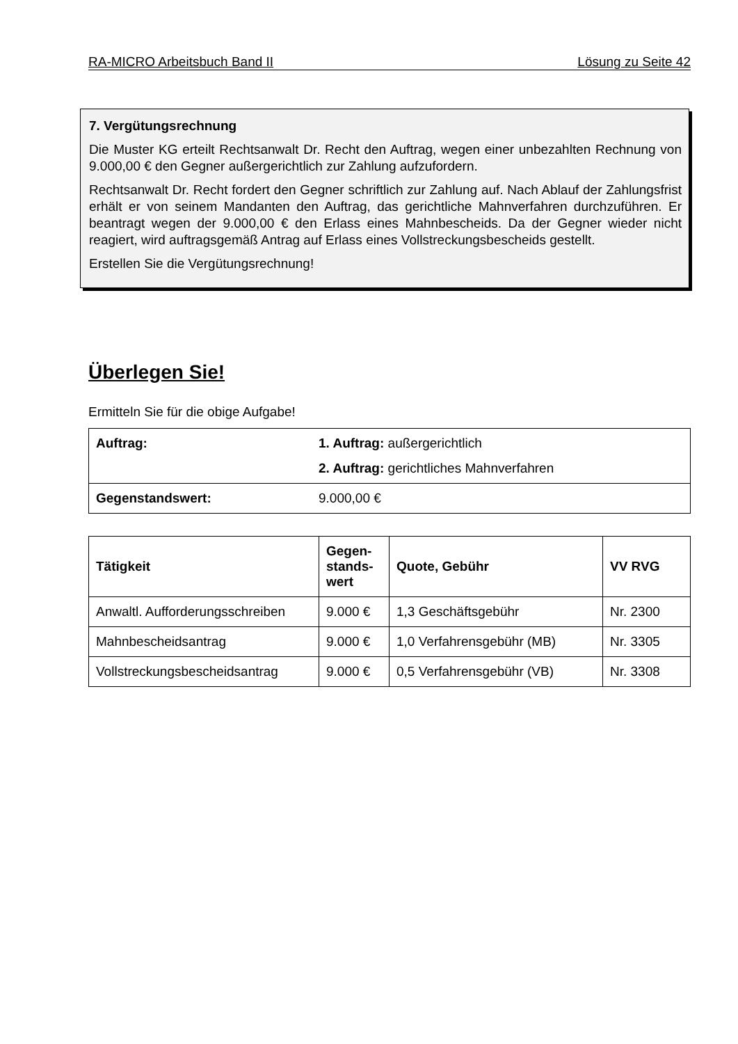RA-MICRO Arbeitsbuch Band II Lösung zu Seite 42
7. Vergütungsrechnung
Die Muster KG erteilt Rechtsanwalt Dr. Recht den Auftrag, wegen einer unbezahlten Rechnung von 9.000,00 € den Gegner außergerichtlich zur Zahlung aufzufordern.
Rechtsanwalt Dr. Recht fordert den Gegner schriftlich zur Zahlung auf. Nach Ablauf der Zahlungsfrist erhält er von seinem Mandanten den Auftrag, das gerichtliche Mahnverfahren durchzuführen. Er beantragt wegen der 9.000,00 € den Erlass eines Mahnbescheids. Da der Gegner wieder nicht reagiert, wird auftragsgemäß Antrag auf Erlass eines Vollstreckungsbescheids gestellt.
Erstellen Sie die Vergütungsrechnung!
Überlegen Sie!
Ermitteln Sie für die obige Aufgabe!
| Auftrag: | 1. Auftrag: außergerichtlich 2. Auftrag: gerichtliches Mahnverfahren |
| Gegenstandswert: | 9.000,00 € |
| Tätigkeit | Gegen- stands- wert | Quote, Gebühr | VV RVG |
| --- | --- | --- | --- |
| Anwaltl. Aufforderungsschreiben | 9.000 € | 1,3 Geschäftsgebühr | Nr. 2300 |
| Mahnbescheidsantrag | 9.000 € | 1,0 Verfahrensgebühr (MB) | Nr. 3305 |
| Vollstreckungsbescheidsantrag | 9.000 € | 0,5 Verfahrensgebühr (VB) | Nr. 3308 |